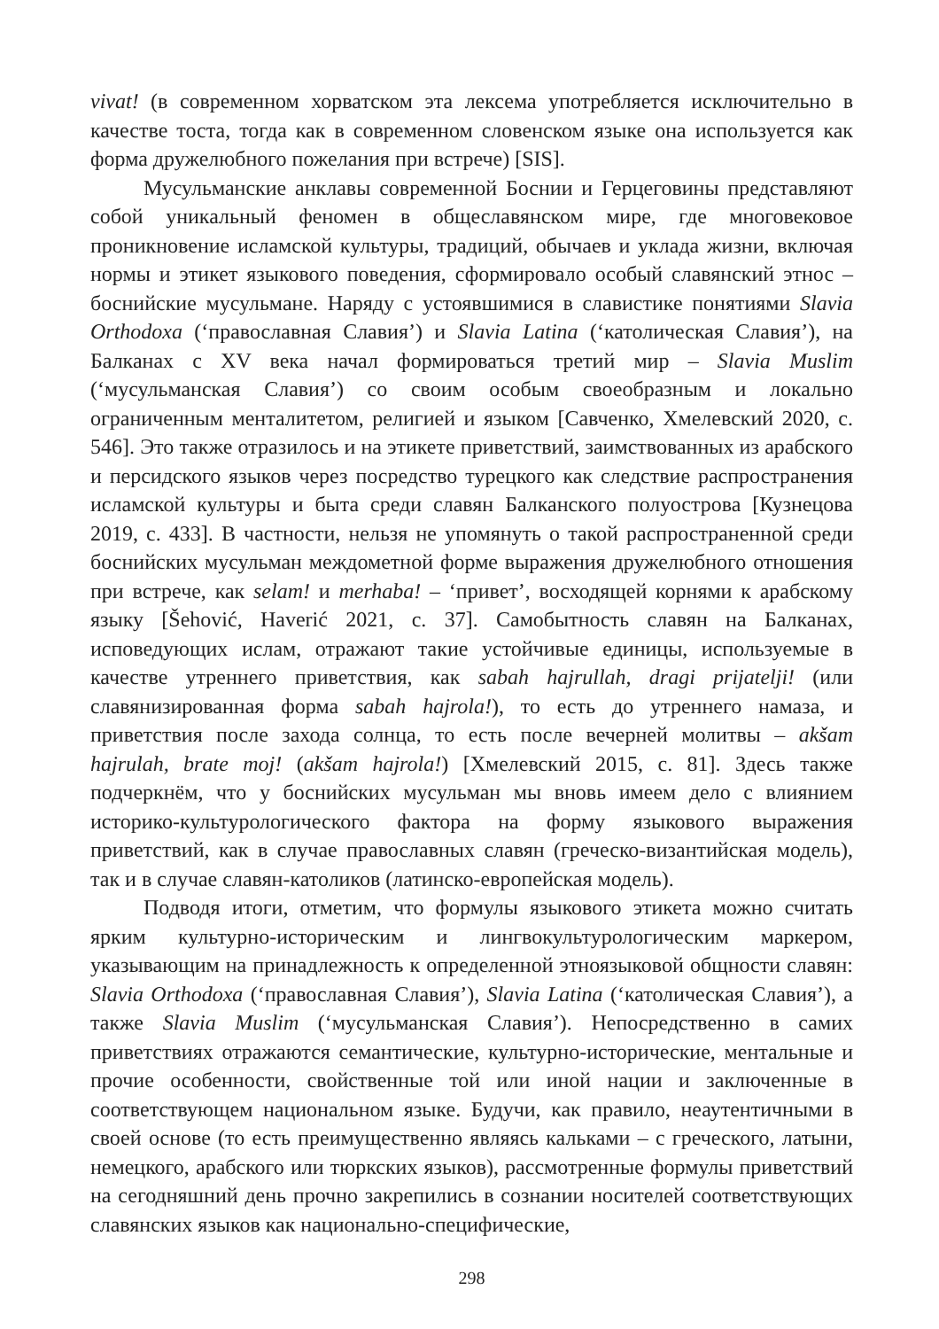vivat! (в современном хорватском эта лексема употребляется исключительно в качестве тоста, тогда как в современном словенском языке она используется как форма дружелюбного пожелания при встрече) [SIS].
Мусульманские анклавы современной Боснии и Герцеговины представляют собой уникальный феномен в общеславянском мире, где многовековое проникновение исламской культуры, традиций, обычаев и уклада жизни, включая нормы и этикет языкового поведения, сформировало особый славянский этнос – боснийские мусульмане. Наряду с устоявшимися в славистике понятиями Slavia Orthodoxa (‘православная Славия’) и Slavia Latina (‘католическая Славия’), на Балканах с XV века начал формироваться третий мир – Slavia Muslim (‘мусульманская Славия’) со своим особым своеобразным и локально ограниченным менталитетом, религией и языком [Савченко, Хмелевский 2020, с. 546]. Это также отразилось и на этикете приветствий, заимствованных из арабского и персидского языков через посредство турецкого как следствие распространения исламской культуры и быта среди славян Балканского полуострова [Кузнецова 2019, с. 433]. В частности, нельзя не упомянуть о такой распространенной среди боснийских мусульман междометной форме выражения дружелюбного отношения при встрече, как selam! и merhaba! – ‘привет’, восходящей корнями к арабскому языку [Šehović, Haverić 2021, с. 37]. Самобытность славян на Балканах, исповедующих ислам, отражают такие устойчивые единицы, используемые в качестве утреннего приветствия, как sabah hajrullah, dragi prijatelji! (или славянизированная форма sabah hajrola!), то есть до утреннего намаза, и приветствия после захода солнца, то есть после вечерней молитвы – akšam hajrulah, brate moj! (akšam hajrola!) [Хмелевский 2015, с. 81]. Здесь также подчеркнём, что у боснийских мусульман мы вновь имеем дело с влиянием историко-культурологического фактора на форму языкового выражения приветствий, как в случае православных славян (греческо-византийская модель), так и в случае славян-католиков (латинско-европейская модель).
Подводя итоги, отметим, что формулы языкового этикета можно считать ярким культурно-историческим и лингвокультурологическим маркером, указывающим на принадлежность к определенной этноязыковой общности славян: Slavia Orthodoxa (‘православная Славия’), Slavia Latina (‘католическая Славия’), а также Slavia Muslim (‘мусульманская Славия’). Непосредственно в самих приветствиях отражаются семантические, культурно-исторические, ментальные и прочие особенности, свойственные той или иной нации и заключенные в соответствующем национальном языке. Будучи, как правило, неаутентичными в своей основе (то есть преимущественно являясь кальками – с греческого, латыни, немецкого, арабского или тюркских языков), рассмотренные формулы приветствий на сегодняшний день прочно закрепились в сознании носителей соответствующих славянских языков как национально-специфические,
298